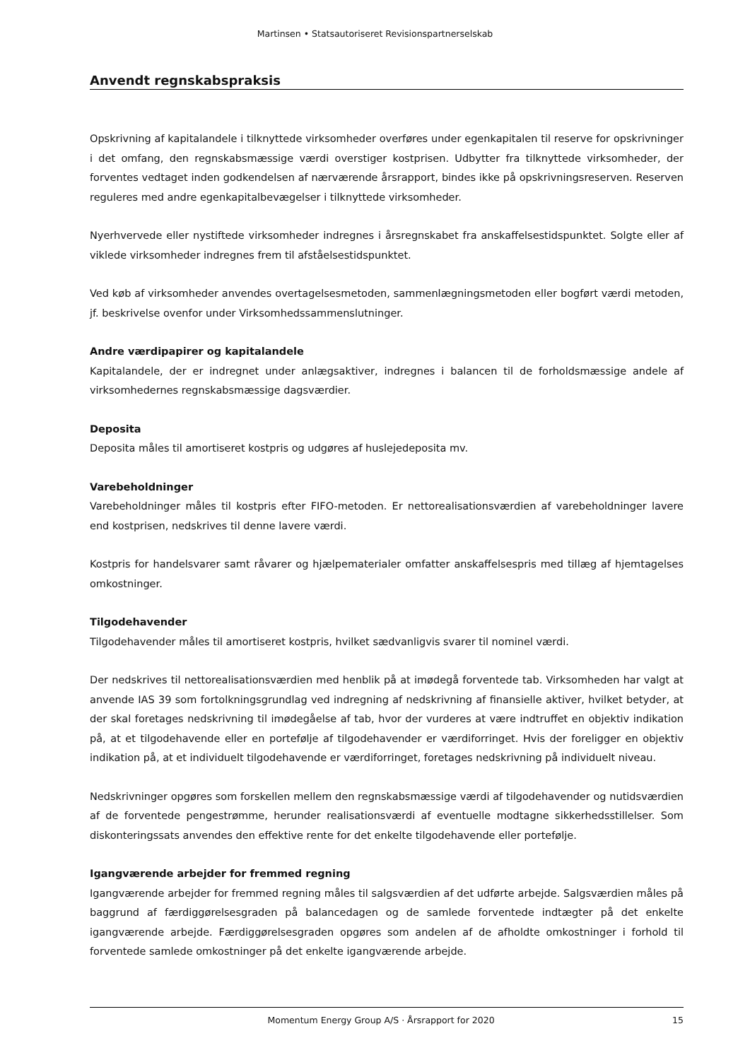Martinsen • Statsautoriseret Revisionspartnerselskab
Anvendt regnskabspraksis
Opskrivning af kapitalandele i tilknyttede virksomheder overføres under egenkapitalen til reserve for opskrivninger i det omfang, den regnskabsmæssige værdi overstiger kostprisen. Udbytter fra tilknyttede virksomheder, der forventes vedtaget inden godkendelsen af nærværende årsrapport, bindes ikke på opskrivningsreserven. Reserven reguleres med andre egenkapitalbevægelser i tilknyttede virksomheder.
Nyerhvervede eller nystiftede virksomheder indregnes i årsregnskabet fra anskaffelsestidspunktet. Solgte eller af viklede virksomheder indregnes frem til afståelsestidspunktet.
Ved køb af virksomheder anvendes overtagelsesmetoden, sammenlægningsmetoden eller bogført værdi metoden, jf. beskrivelse ovenfor under Virksomhedssammenslutninger.
Andre værdipapirer og kapitalandele
Kapitalandele, der er indregnet under anlægsaktiver, indregnes i balancen til de forholdsmæssige andele af virksomhedernes regnskabsmæssige dagsværdier.
Deposita
Deposita måles til amortiseret kostpris og udgøres af huslejedeposita mv.
Varebeholdninger
Varebeholdninger måles til kostpris efter FIFO-metoden. Er nettorealisationsværdien af varebeholdninger lavere end kostprisen, nedskrives til denne lavere værdi.
Kostpris for handelsvarer samt råvarer og hjælpematerialer omfatter anskaffelsespris med tillæg af hjemtagelses omkostninger.
Tilgodehavender
Tilgodehavender måles til amortiseret kostpris, hvilket sædvanligvis svarer til nominel værdi.
Der nedskrives til nettorealisationsværdien med henblik på at imødegå forventede tab. Virksomheden har valgt at anvende IAS 39 som fortolkningsgrundlag ved indregning af nedskrivning af finansielle aktiver, hvilket betyder, at der skal foretages nedskrivning til imødegåelse af tab, hvor der vurderes at være indtruffet en objektiv indikation på, at et tilgodehavende eller en portefølje af tilgodehavender er værdiforringet. Hvis der foreligger en objektiv indikation på, at et individuelt tilgodehavende er værdiforringet, foretages nedskrivning på individuelt niveau.
Nedskrivninger opgøres som forskellen mellem den regnskabsmæssige værdi af tilgodehavender og nutidsværdien af de forventede pengestrømme, herunder realisationsværdi af eventuelle modtagne sikkerhedsstillelser. Som diskonteringssats anvendes den effektive rente for det enkelte tilgodehavende eller portefølje.
Igangværende arbejder for fremmed regning
Igangværende arbejder for fremmed regning måles til salgsværdien af det udførte arbejde. Salgsværdien måles på baggrund af færdiggørelsesgraden på balancedagen og de samlede forventede indtægter på det enkelte igangværende arbejde. Færdiggørelsesgraden opgøres som andelen af de afholdte omkostninger i forhold til forventede samlede omkostninger på det enkelte igangværende arbejde.
Momentum Energy Group A/S · Årsrapport for 2020 15